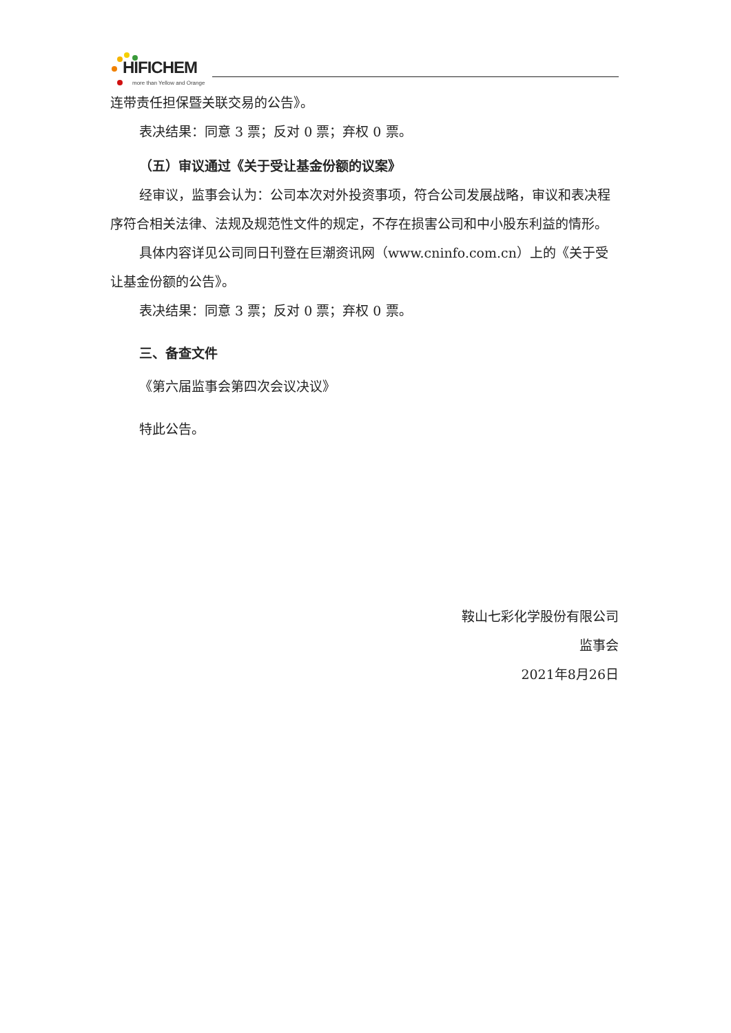HIFICHEM
more than Yellow and Orange
连带责任担保暨关联交易的公告》。
表决结果：同意 3 票；反对 0 票；弃权 0 票。
（五）审议通过《关于受让基金份额的议案》
经审议，监事会认为：公司本次对外投资事项，符合公司发展战略，审议和表决程序符合相关法律、法规及规范性文件的规定，不存在损害公司和中小股东利益的情形。
具体内容详见公司同日刊登在巨潮资讯网（www.cninfo.com.cn）上的《关于受让基金份额的公告》。
表决结果：同意 3 票；反对 0 票；弃权 0 票。
三、备查文件
《第六届监事会第四次会议决议》
特此公告。
鞍山七彩化学股份有限公司
监事会
2021年8月26日